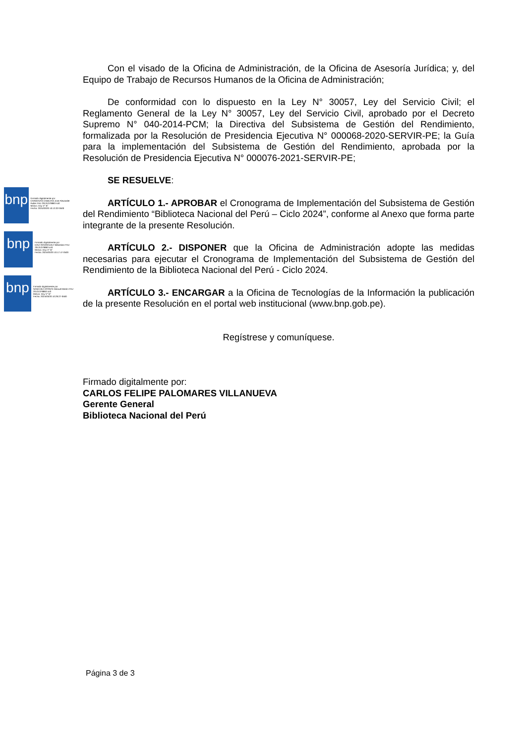bnp
Firmado digitalmente por
CARDENAS CABEZAS Jose Alexander Ruller FAU 20131379863 soft
Motivo: Doy V° B°
Fecha: 2024/03/20 10:13:32-0500
bnp
Firmado digitalmente por
DIAZ RODRIGUEZ Sebastian FAU 20131379863 soft
Motivo: Doy V° B°
Fecha: 2024/03/20 10:17:47-0500
bnp
Firmado digitalmente por
SANCHEZ APONTE Manuel Martin FAU 20131379863 soft
Motivo: Doy V° B°
Fecha: 2024/03/20 10:29:27-0500
Con el visado de la Oficina de Administración, de la Oficina de Asesoría Jurídica; y, del Equipo de Trabajo de Recursos Humanos de la Oficina de Administración;
De conformidad con lo dispuesto en la Ley N° 30057, Ley del Servicio Civil; el Reglamento General de la Ley N° 30057, Ley del Servicio Civil, aprobado por el Decreto Supremo N° 040-2014-PCM; la Directiva del Subsistema de Gestión del Rendimiento, formalizada por la Resolución de Presidencia Ejecutiva N° 000068-2020-SERVIR-PE; la Guía para la implementación del Subsistema de Gestión del Rendimiento, aprobada por la Resolución de Presidencia Ejecutiva N° 000076-2021-SERVIR-PE;
SE RESUELVE:
ARTÍCULO 1.- APROBAR el Cronograma de Implementación del Subsistema de Gestión del Rendimiento “Biblioteca Nacional del Perú – Ciclo 2024”, conforme al Anexo que forma parte integrante de la presente Resolución.
ARTÍCULO 2.- DISPONER que la Oficina de Administración adopte las medidas necesarias para ejecutar el Cronograma de Implementación del Subsistema de Gestión del Rendimiento de la Biblioteca Nacional del Perú - Ciclo 2024.
ARTÍCULO 3.- ENCARGAR a la Oficina de Tecnologías de la Información la publicación de la presente Resolución en el portal web institucional (www.bnp.gob.pe).
Regístrese y comuníquese.
Firmado digitalmente por:
CARLOS FELIPE PALOMARES VILLANUEVA
Gerente General
Biblioteca Nacional del Perú
Página 3 de 3